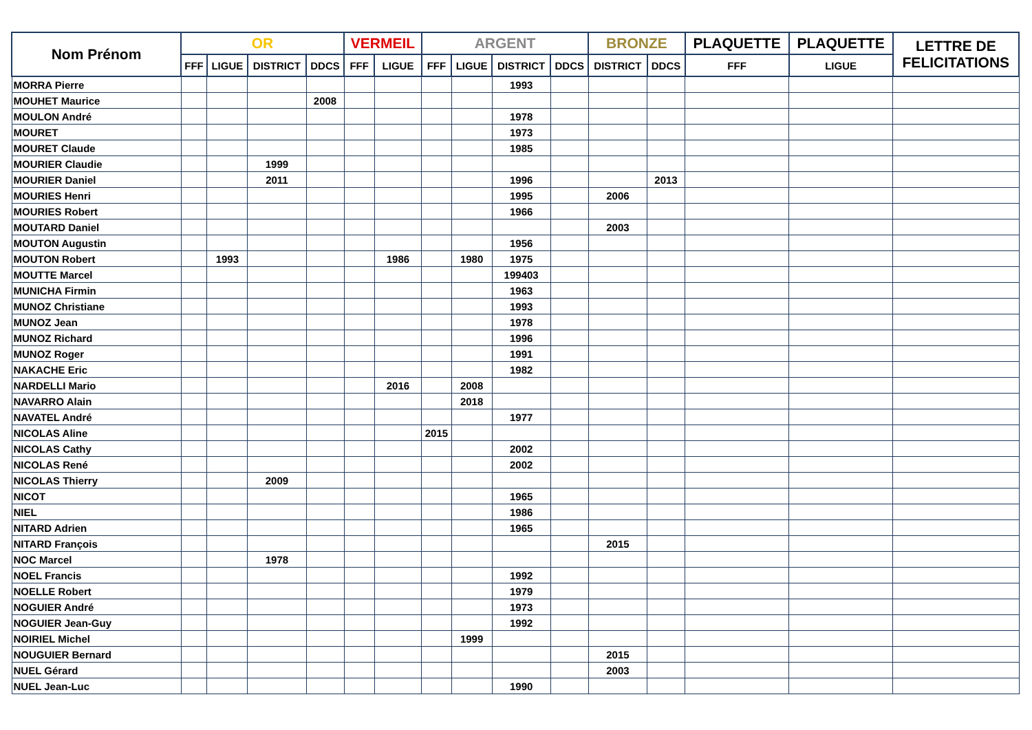| Nom Prénom | OR | | | | VERMEIL | | ARGENT | | | | BRONZE | | PLAQUETTE | PLAQUETTE | LETTRE DE FELICITATIONS |
| --- | --- | --- | --- | --- | --- | --- | --- | --- | --- | --- | --- | --- | --- | --- | --- |
| | FFF | LIGUE | DISTRICT | DDCS | FFF | LIGUE | FFF | LIGUE | DISTRICT | DDCS | DISTRICT | DDCS | FFF | LIGUE | |
| MORRA Pierre | | | | | | | | | 1993 | | | | | | |
| MOUHET Maurice | | | | 2008 | | | | | | | | | | | |
| MOULON André | | | | | | | | | 1978 | | | | | | |
| MOURET | | | | | | | | | 1973 | | | | | | |
| MOURET Claude | | | | | | | | | 1985 | | | | | | |
| MOURIER Claudie | | | 1999 | | | | | | | | | | | | |
| MOURIER Daniel | | | 2011 | | | | | | 1996 | | | 2013 | | | |
| MOURIES Henri | | | | | | | | | 1995 | | 2006 | | | | |
| MOURIES Robert | | | | | | | | | 1966 | | | | | | |
| MOUTARD Daniel | | | | | | | | | | | 2003 | | | | |
| MOUTON Augustin | | | | | | | | | 1956 | | | | | | |
| MOUTON Robert | | 1993 | | | | 1986 | | 1980 | 1975 | | | | | | |
| MOUTTE Marcel | | | | | | | | | 199403 | | | | | | |
| MUNICHA Firmin | | | | | | | | | 1963 | | | | | | |
| MUNOZ Christiane | | | | | | | | | 1993 | | | | | | |
| MUNOZ Jean | | | | | | | | | 1978 | | | | | | |
| MUNOZ Richard | | | | | | | | | 1996 | | | | | | |
| MUNOZ Roger | | | | | | | | | 1991 | | | | | | |
| NAKACHE Eric | | | | | | | | | 1982 | | | | | | |
| NARDELLI Mario | | | | | | 2016 | | 2008 | | | | | | | |
| NAVARRO Alain | | | | | | | | 2018 | | | | | | | |
| NAVATEL André | | | | | | | | | 1977 | | | | | | |
| NICOLAS Aline | | | | | | | 2015 | | | | | | | | |
| NICOLAS Cathy | | | | | | | | | 2002 | | | | | | |
| NICOLAS René | | | | | | | | | 2002 | | | | | | |
| NICOLAS Thierry | | | 2009 | | | | | | | | | | | | |
| NICOT | | | | | | | | | 1965 | | | | | | |
| NIEL | | | | | | | | | 1986 | | | | | | |
| NITARD Adrien | | | | | | | | | 1965 | | | | | | |
| NITARD François | | | | | | | | | | | 2015 | | | | |
| NOC Marcel | | | 1978 | | | | | | | | | | | | |
| NOEL Francis | | | | | | | | | 1992 | | | | | | |
| NOELLE Robert | | | | | | | | | 1979 | | | | | | |
| NOGUIER André | | | | | | | | | 1973 | | | | | | |
| NOGUIER Jean-Guy | | | | | | | | | 1992 | | | | | | |
| NOIRIEL Michel | | | | | | | | 1999 | | | | | | | |
| NOUGUIER Bernard | | | | | | | | | | | 2015 | | | | |
| NUEL Gérard | | | | | | | | | | | 2003 | | | | |
| NUEL Jean-Luc | | | | | | | | | 1990 | | | | | | |